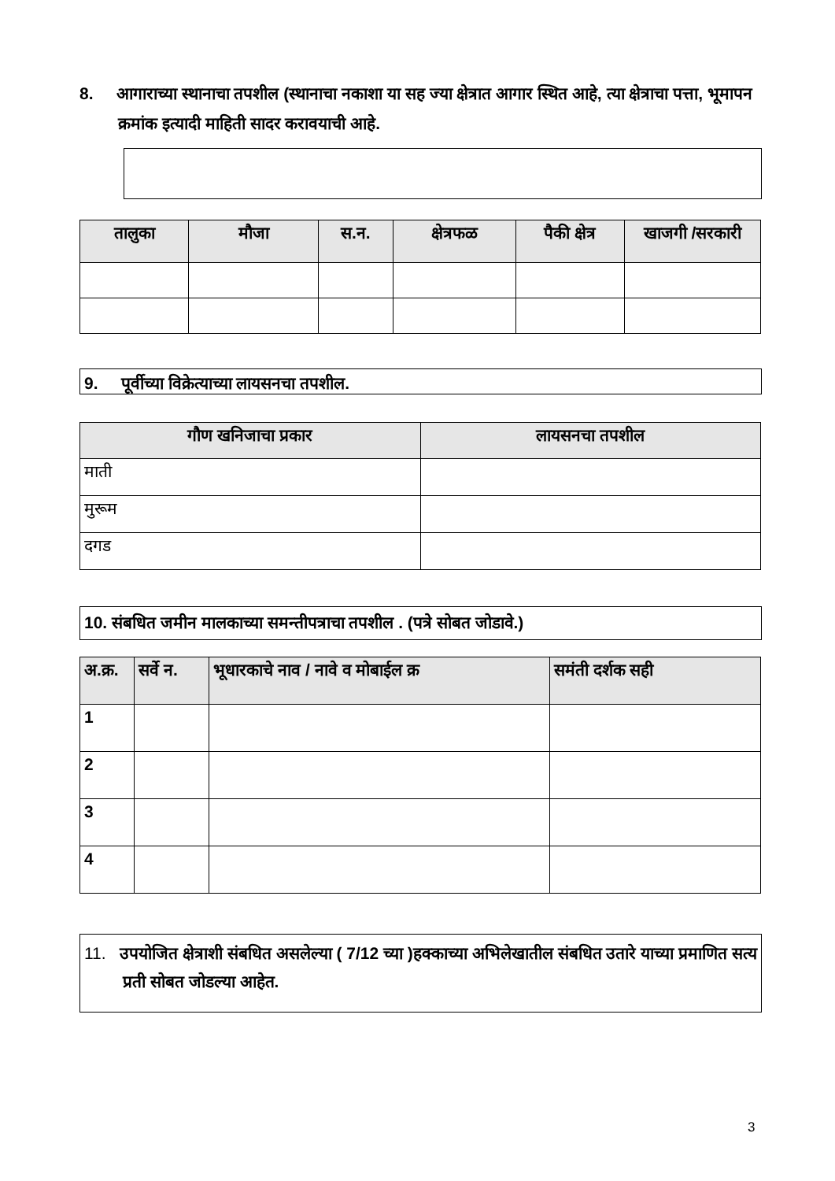8. आगाराच्या स्थानाचा तपशील (स्थानाचा नकाशा या सह ज्या क्षेत्रात आगार स्थित आहे, त्या क्षेत्राचा पत्ता, भूमापन क्रमांक इत्यादी माहिती सादर करावयाची आहे.
| तालुका | मौजा | स.न. | क्षेत्रफळ | पैकी क्षेत्र | खाजगी /सरकारी |
| --- | --- | --- | --- | --- | --- |
9. पूर्वीच्या विक्रेत्याच्या लायसनचा तपशील.
| गौण खनिजाचा प्रकार | लायसनचा तपशील |
| --- | --- |
| माती | |
| मुरूम | |
| दगड | |
10. संबधित जमीन मालकाच्या समन्तीपत्राचा तपशील . (पत्रे सोबत जोडावे.)
| अ.क्र. | सर्वे न. | भूधारकाचे नाव / नावे व मोबाईल क्र | समंती दर्शक सही |
| --- | --- | --- | --- |
| 1 | | | |
| 2 | | | |
| 3 | | | |
| 4 | | | |
11. उपयोजित क्षेत्राशी संबधित असलेल्या ( 7/12 च्या )हक्काच्या अभिलेखातील संबधित उतारे याच्या प्रमाणित सत्य प्रती सोबत जोडल्या आहेत.
3